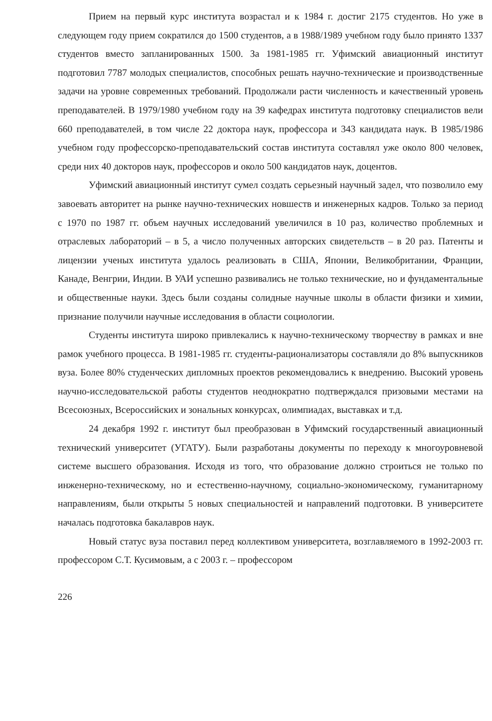Прием на первый курс института возрастал и к 1984 г. достиг 2175 студентов. Но уже в следующем году прием сократился до 1500 студентов, а в 1988/1989 учебном году было принято 1337 студентов вместо запланированных 1500. За 1981-1985 гг. Уфимский авиационный институт подготовил 7787 молодых специалистов, способных решать научно-технические и производственные задачи на уровне современных требований. Продолжали расти численность и качественный уровень преподавателей. В 1979/1980 учебном году на 39 кафедрах института подготовку специалистов вели 660 преподавателей, в том числе 22 доктора наук, профессора и 343 кандидата наук. В 1985/1986 учебном году профессорско-преподавательский состав института составлял уже около 800 человек, среди них 40 докторов наук, профессоров и около 500 кандидатов наук, доцентов.
Уфимский авиационный институт сумел создать серьезный научный задел, что позволило ему завоевать авторитет на рынке научно-технических новшеств и инженерных кадров. Только за период с 1970 по 1987 гг. объем научных исследований увеличился в 10 раз, количество проблемных и отраслевых лабораторий – в 5, а число полученных авторских свидетельств – в 20 раз. Патенты и лицензии ученых института удалось реализовать в США, Японии, Великобритании, Франции, Канаде, Венгрии, Индии. В УАИ успешно развивались не только технические, но и фундаментальные и общественные науки. Здесь были созданы солидные научные школы в области физики и химии, признание получили научные исследования в области социологии.
Студенты института широко привлекались к научно-техническому творчеству в рамках и вне рамок учебного процесса. В 1981-1985 гг. студенты-рационализаторы составляли до 8% выпускников вуза. Более 80% студенческих дипломных проектов рекомендовались к внедрению. Высокий уровень научно-исследовательской работы студентов неоднократно подтверждался призовыми местами на Всесоюзных, Всероссийских и зональных конкурсах, олимпиадах, выставках и т.д.
24 декабря 1992 г. институт был преобразован в Уфимский государственный авиационный технический университет (УГАТУ). Были разработаны документы по переходу к многоуровневой системе высшего образования. Исходя из того, что образование должно строиться не только по инженерно-техническому, но и естественно-научному, социально-экономическому, гуманитарному направлениям, были открыты 5 новых специальностей и направлений подготовки. В университете началась подготовка бакалавров наук.
Новый статус вуза поставил перед коллективом университета, возглавляемого в 1992-2003 гг. профессором С.Т. Кусимовым, а с 2003 г. – профессором
226